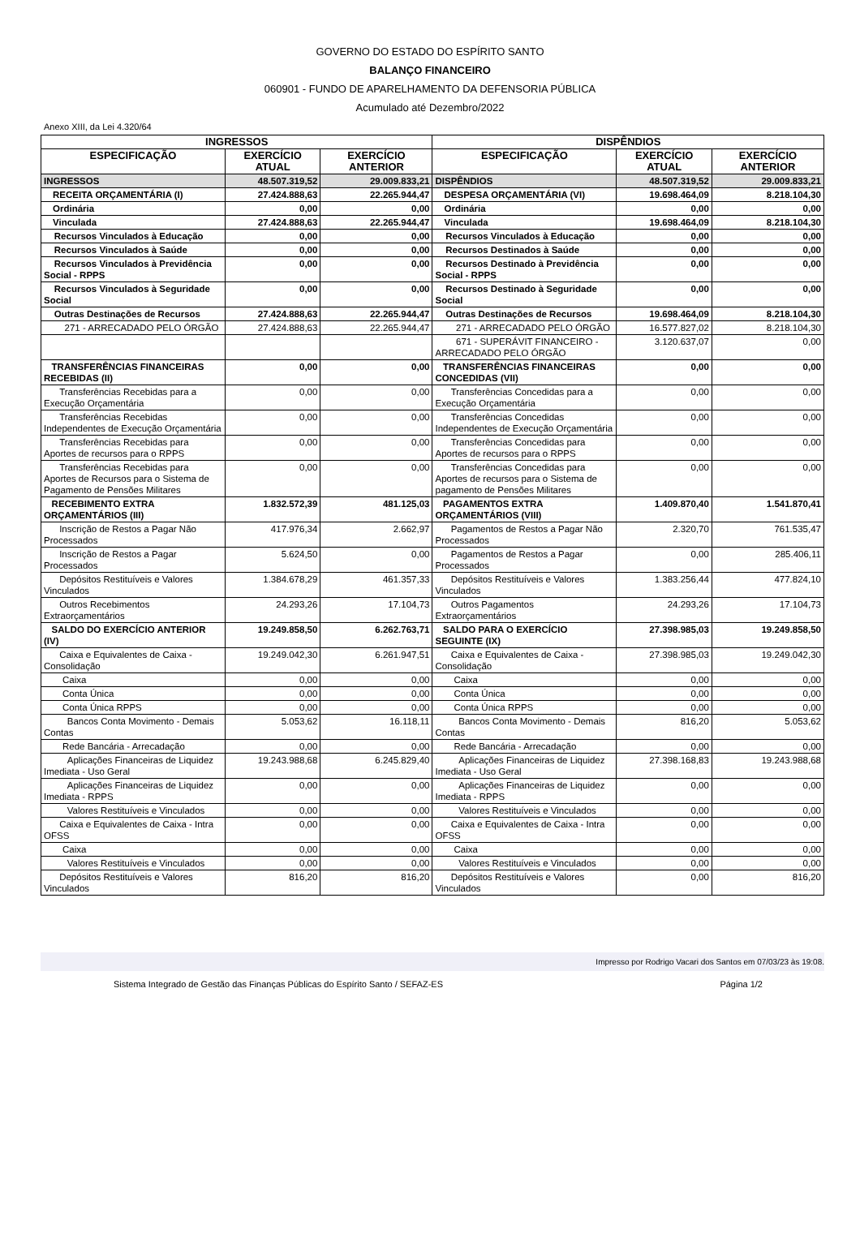GOVERNO DO ESTADO DO ESPÍRITO SANTO
BALANÇO FINANCEIRO
060901 - FUNDO DE APARELHAMENTO DA DEFENSORIA PÚBLICA
Acumulado até Dezembro/2022
Anexo XIII, da Lei 4.320/64
| INGRESSOS | | | DISPÊNDIOS | | |
| --- | --- | --- | --- | --- | --- |
| ESPECIFICAÇÃO | EXERCÍCIO ATUAL | EXERCÍCIO ANTERIOR | ESPECIFICAÇÃO | EXERCÍCIO ATUAL | EXERCÍCIO ANTERIOR |
| INGRESSOS | 48.507.319,52 | 29.009.833,21 | DISPÊNDIOS | 48.507.319,52 | 29.009.833,21 |
| RECEITA ORÇAMENTÁRIA (I) | 27.424.888,63 | 22.265.944,47 | DESPESA ORÇAMENTÁRIA (VI) | 19.698.464,09 | 8.218.104,30 |
| Ordinária | 0,00 | 0,00 | Ordinária | 0,00 | 0,00 |
| Vinculada | 27.424.888,63 | 22.265.944,47 | Vinculada | 19.698.464,09 | 8.218.104,30 |
| Recursos Vinculados à Educação | 0,00 | 0,00 | Recursos Vinculados à Educação | 0,00 | 0,00 |
| Recursos Vinculados à Saúde | 0,00 | 0,00 | Recursos Destinados à Saúde | 0,00 | 0,00 |
| Recursos Vinculados à Previdência Social - RPPS | 0,00 | 0,00 | Recursos Destinado à Previdência Social - RPPS | 0,00 | 0,00 |
| Recursos Vinculados à Seguridade Social | 0,00 | 0,00 | Recursos Destinado à Seguridade Social | 0,00 | 0,00 |
| Outras Destinações de Recursos | 27.424.888,63 | 22.265.944,47 | Outras Destinações de Recursos | 19.698.464,09 | 8.218.104,30 |
| 271 - ARRECADADO PELO ÓRGÃO | 27.424.888,63 | 22.265.944,47 | 271 - ARRECADADO PELO ÓRGÃO | 16.577.827,02 | 8.218.104,30 |
| | | | 671 - SUPERÁVIT FINANCEIRO - ARRECADADO PELO ÓRGÃO | 3.120.637,07 | 0,00 |
| TRANSFERÊNCIAS FINANCEIRAS RECEBIDAS (II) | 0,00 | 0,00 | TRANSFERÊNCIAS FINANCEIRAS CONCEDIDAS (VII) | 0,00 | 0,00 |
| Transferências Recebidas para a Execução Orçamentária | 0,00 | 0,00 | Transferências Concedidas para a Execução Orçamentária | 0,00 | 0,00 |
| Transferências Recebidas Independentes de Execução Orçamentária | 0,00 | 0,00 | Transferências Concedidas Independentes de Execução Orçamentária | 0,00 | 0,00 |
| Transferências Recebidas para Aportes de recursos para o RPPS | 0,00 | 0,00 | Transferências Concedidas para Aportes de recursos para o RPPS | 0,00 | 0,00 |
| Transferências Recebidas para Aportes de Recursos para o Sistema de Pagamento de Pensões Militares | 0,00 | 0,00 | Transferências Concedidas para Aportes de recursos para o Sistema de pagamento de Pensões Militares | 0,00 | 0,00 |
| RECEBIMENTO EXTRA ORÇAMENTÁRIOS (III) | 1.832.572,39 | 481.125,03 | PAGAMENTOS EXTRA ORÇAMENTÁRIOS (VIII) | 1.409.870,40 | 1.541.870,41 |
| Inscrição de Restos a Pagar Não Processados | 417.976,34 | 2.662,97 | Pagamentos de Restos a Pagar Não Processados | 2.320,70 | 761.535,47 |
| Inscrição de Restos a Pagar Processados | 5.624,50 | 0,00 | Pagamentos de Restos a Pagar Processados | 0,00 | 285.406,11 |
| Depósitos Restituíveis e Valores Vinculados | 1.384.678,29 | 461.357,33 | Depósitos Restituíveis e Valores Vinculados | 1.383.256,44 | 477.824,10 |
| Outros Recebimentos Extraorçamentários | 24.293,26 | 17.104,73 | Outros Pagamentos Extraorçamentários | 24.293,26 | 17.104,73 |
| SALDO DO EXERCÍCIO ANTERIOR (IV) | 19.249.858,50 | 6.262.763,71 | SALDO PARA O EXERCÍCIO SEGUINTE (IX) | 27.398.985,03 | 19.249.858,50 |
| Caixa e Equivalentes de Caixa - Consolidação | 19.249.042,30 | 6.261.947,51 | Caixa e Equivalentes de Caixa - Consolidação | 27.398.985,03 | 19.249.042,30 |
| Caixa | 0,00 | 0,00 | Caixa | 0,00 | 0,00 |
| Conta Única | 0,00 | 0,00 | Conta Única | 0,00 | 0,00 |
| Conta Única RPPS | 0,00 | 0,00 | Conta Única RPPS | 0,00 | 0,00 |
| Bancos Conta Movimento - Demais Contas | 5.053,62 | 16.118,11 | Bancos Conta Movimento - Demais Contas | 816,20 | 5.053,62 |
| Rede Bancária - Arrecadação | 0,00 | 0,00 | Rede Bancária - Arrecadação | 0,00 | 0,00 |
| Aplicações Financeiras de Liquidez Imediata - Uso Geral | 19.243.988,68 | 6.245.829,40 | Aplicações Financeiras de Liquidez Imediata - Uso Geral | 27.398.168,83 | 19.243.988,68 |
| Aplicações Financeiras de Liquidez Imediata - RPPS | 0,00 | 0,00 | Aplicações Financeiras de Liquidez Imediata - RPPS | 0,00 | 0,00 |
| Valores Restituíveis e Vinculados | 0,00 | 0,00 | Valores Restituíveis e Vinculados | 0,00 | 0,00 |
| Caixa e Equivalentes de Caixa - Intra OFSS | 0,00 | 0,00 | Caixa e Equivalentes de Caixa - Intra OFSS | 0,00 | 0,00 |
| Caixa | 0,00 | 0,00 | Caixa | 0,00 | 0,00 |
| Valores Restituíveis e Vinculados | 0,00 | 0,00 | Valores Restituíveis e Vinculados | 0,00 | 0,00 |
| Depósitos Restituíveis e Valores Vinculados | 816,20 | 816,20 | Depósitos Restituíveis e Valores Vinculados | 0,00 | 816,20 |
Impresso por Rodrigo Vacari dos Santos em 07/03/23 às 19:08.
Sistema Integrado de Gestão das Finanças Públicas do Espírito Santo / SEFAZ-ES Página 1/2